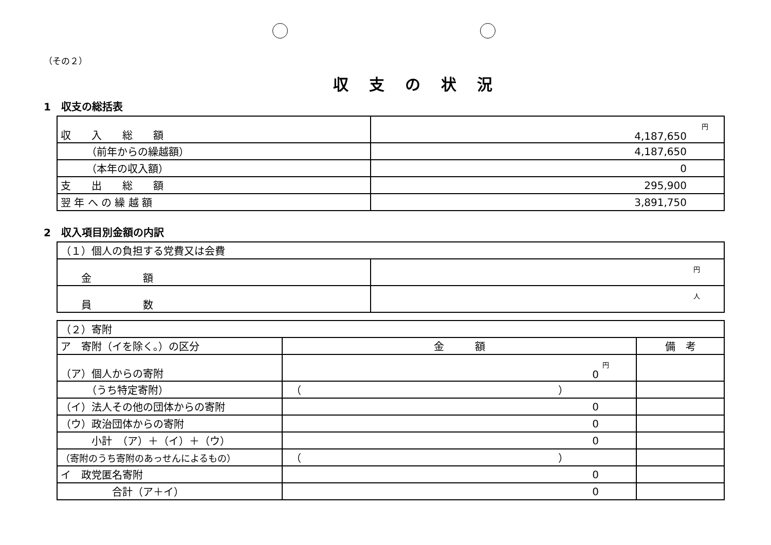（その２）
収支の状況
1　収支の総括表
| 収 入 総 額 | 円 4,187,650 |
| （前年からの繰越額） | 4,187,650 |
| （本年の収入額） | 0 |
| 支 出 総 額 | 295,900 |
| 翌 年 へ の 繰 越 額 | 3,891,750 |
2　収入項目別金額の内訳
| （１）個人の負担する党費又は会費 | |
| 金 額 | 円 |
| 員 数 | 人 |
| （２）寄附 | | |
| ア 寄附（イを除く。）の区分 | 金 額 | 備 考 |
| （ア）個人からの寄附 | 円 0 | |
| （うち特定寄附） | （ ） | |
| （イ）法人その他の団体からの寄附 | 0 | |
| （ウ）政治団体からの寄附 | 0 | |
| 小計 （ア）＋（イ）＋（ウ） | 0 | |
| （寄附のうち寄附のあっせんによるもの） | （ ） | |
| イ 政党匿名寄附 | 0 | |
| 合計（ア＋イ） | 0 | |